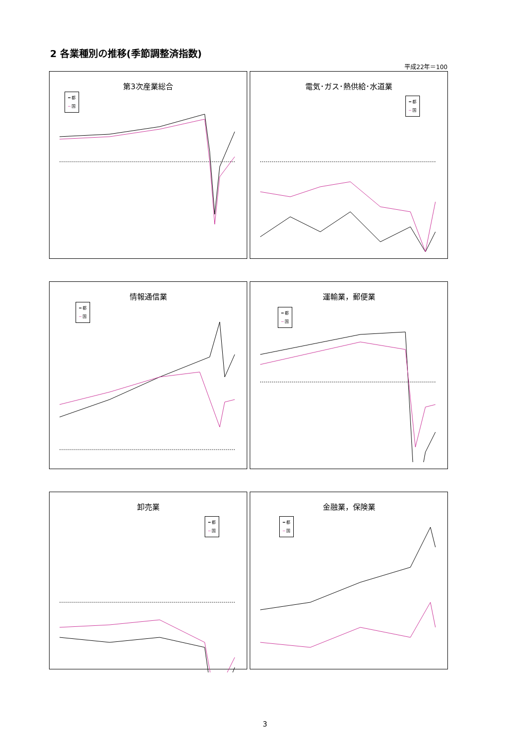2 各業種別の推移(季節調整済指数)
平成22年＝100
第3次産業総合
━ 都
─ 国
電気･ガス･熱供給･水道業
━ 都
─ 国
情報通信業
━ 都
─ 国
運輸業，郵便業
━ 都
─ 国
卸売業
━ 都
─ 国
金融業，保険業
━ 都
─ 国
3